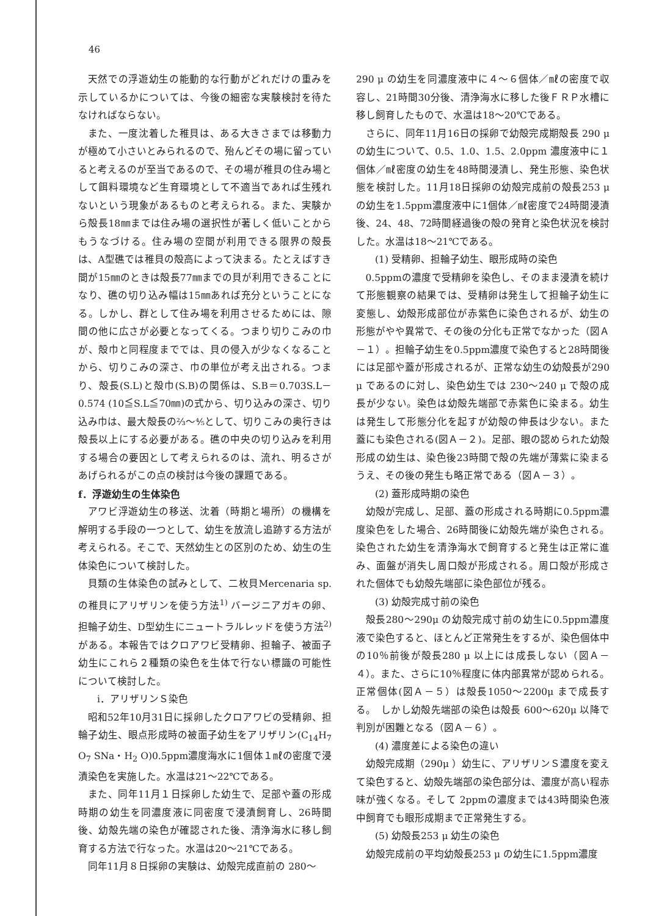46
天然での浮遊幼生の能動的な行動がどれだけの重みを示しているかについては、今後の細密な実験検討を待たなければならない。
また、一度沈着した稚貝は、ある大きさまでは移動力が極めて小さいとみられるので、殆んどその場に留っていると考えるのが至当であるので、その場が稚貝の住み場として餌料環境など生育環境として不適当であれば生残れないという現象があるものと考えられる。また、実験から殻長18㎜までは住み場の選択性が著しく低いことからもうなづける。住み場の空間が利用できる限界の殻長は、A型礁では稚貝の殻高によって決まる。たとえばすき間が15㎜のときは殻長77㎜までの貝が利用できることになり、礁の切り込み幅は15㎜あれば充分ということになる。しかし、群として住み場を利用させるためには、隙間の他に広さが必要となってくる。つまり切りこみの巾が、殻巾と同程度まででは、貝の侵入が少なくなることから、切りこみの深さ、巾の単位が考え出される。つまり、殻長(S.L)と殻巾(S.B)の関係は、S.B＝0.703S.L－0.574 (10≦S.L≦70㎜)の式から、切り込みの深さ、切り込み巾は、最大殻長の⅔～⅘として、切りこみの奥行きは殻長以上にする必要がある。礁の中央の切り込みを利用する場合の要因として考えられるのは、流れ、明るさがあげられるがこの点の検討は今後の課題である。
f．浮遊幼生の生体染色
アワビ浮遊幼生の移送、沈着（時期と場所）の機構を解明する手段の一つとして、幼生を放流し追跡する方法が考えられる。そこで、天然幼生との区別のため、幼生の生体染色について検討した。
貝類の生体染色の試みとして、二枚貝Mercenaria sp.の稚貝にアリザリンを使う方法<sup>1)</sup> バージニアガキの卵、担輪子幼生、D型幼生にニュートラルレッドを使う方法<sup>2)</sup> がある。本報告ではクロアワビ受精卵、担輪子、被面子幼生にこれら２種類の染色を生体で行ない標識の可能性について検討した。
ⅰ．アリザリンＳ染色
昭和52年10月31日に採卵したクロアワビの受精卵、担輪子幼生、眼点形成時の被面子幼生をアリザリン(C<sub>14</sub>H<sub>7</sub> O<sub>7</sub> SNa・H<sub>2</sub> O)0.5ppm濃度海水に1個体１㎖の密度で浸漬染色を実施した。水温は21～22℃である。
また、同年11月１日採卵した幼生で、足部や蓋の形成時期の幼生を同濃度液に同密度で浸漬飼育し、26時間後、幼殻先端の染色が確認された後、清浄海水に移し飼育する方法で行なった。水温は20～21℃である。
同年11月８日採卵の実験は、幼殻完成直前の 280～
290 μ の幼生を同濃度液中に４～６個体／㎖の密度で収容し、21時間30分後、清浄海水に移した後ＦＲＰ水槽に移し飼育したもので、水温は18～20℃である。
さらに、同年11月16日の採卵で幼殻完成期殻長 290 μ の幼生について、0.5、1.0、1.5、2.0ppm 濃度液中に１個体／㎖密度の幼生を48時間浸漬し、発生形態、染色状態を検討した。11月18日採卵の幼殻完成前の殻長253 μ の幼生を1.5ppm濃度液中に1個体／㎖密度で24時間浸漬後、24、48、72時間経過後の殻の発育と染色状況を検討した。水温は18～21℃である。
(1) 受精卵、担輪子幼生、眼形成時の染色
0.5ppmの濃度で受精卵を染色し、そのまま浸漬を続けて形態観察の結果では、受精卵は発生して担輪子幼生に変態し、幼殻形成部位が赤紫色に染色されるが、幼生の形態がやや異常で、その後の分化も正常でなかった（図Ａ－１）。担輪子幼生を0.5ppm濃度で染色すると28時間後には足部や蓋が形成されるが、正常な幼生の幼殻長が290 μ であるのに対し、染色幼生では 230～240 μ で殻の成長が少ない。染色は幼殻先端部で赤紫色に染まる。幼生は発生して形態分化を起すが幼殻の伸長は少ない。また蓋にも染色される(図Ａ－２)。足部、眼の認められた幼殻形成の幼生は、染色後23時間で殻の先端が薄紫に染まるうえ、その後の発生も略正常である（図Ａ－３）。
(2) 蓋形成時期の染色
幼殻が完成し、足部、蓋の形成される時期に0.5ppm濃度染色をした場合、26時間後に幼殻先端が染色される。染色された幼生を清浄海水で飼育すると発生は正常に進み、面盤が消失し周口殻が形成される。周口殻が形成された個体でも幼殻先端部に染色部位が残る。
(3) 幼殻完成寸前の染色
殻長280～290μ の幼殻完成寸前の幼生に0.5ppm濃度液で染色すると、ほとんど正常発生をするが、染色個体中の10％前後が殻長280 μ 以上には成長しない（図Ａ－４）。また、さらに10％程度に体内部異常が認められる。正常個体(図Ａ－５）は殻長1050～2200μ まで成長する。　しかし幼殻先端部の染色は殻長 600～620μ 以降で判別が困難となる（図Ａ－６）。
(4) 濃度差による染色の違い
幼殻完成期（290μ ）幼生に、アリザリンＳ濃度を変えて染色すると、幼殻先端部の染色部分は、濃度が高い程赤味が強くなる。そして 2ppmの濃度までは43時間染色液中飼育でも眼形成期まで正常発生する。
(5) 幼殻長253 μ 幼生の染色
幼殻完成前の平均幼殻長253 μ の幼生に1.5ppm濃度